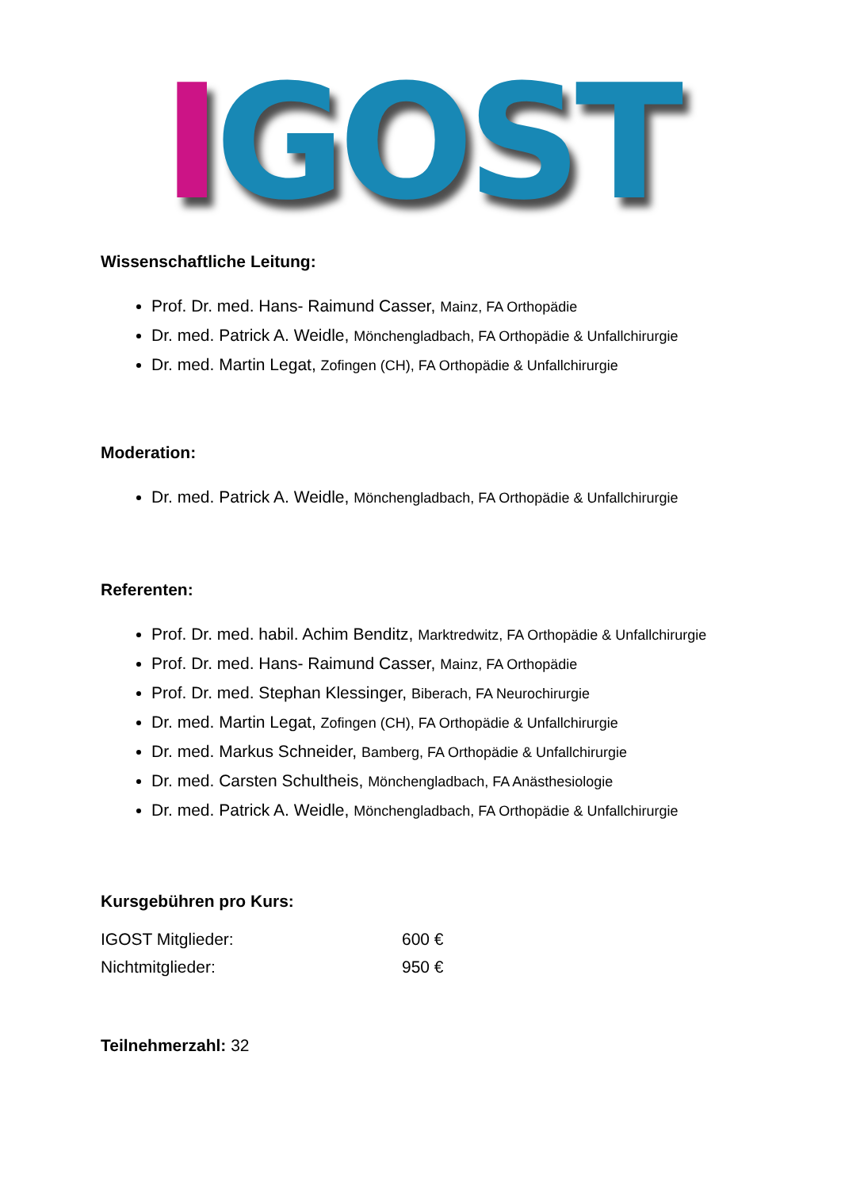IGOST
Wissenschaftliche Leitung:
Prof. Dr. med. Hans- Raimund Casser, Mainz, FA Orthopädie
Dr. med. Patrick A. Weidle, Mönchengladbach, FA Orthopädie & Unfallchirurgie
Dr. med. Martin Legat, Zofingen (CH), FA Orthopädie & Unfallchirurgie
Moderation:
Dr. med. Patrick A. Weidle, Mönchengladbach, FA Orthopädie & Unfallchirurgie
Referenten:
Prof. Dr. med. habil. Achim Benditz, Marktredwitz, FA Orthopädie & Unfallchirurgie
Prof. Dr. med. Hans- Raimund Casser, Mainz, FA Orthopädie
Prof. Dr. med. Stephan Klessinger, Biberach, FA Neurochirurgie
Dr. med. Martin Legat, Zofingen (CH), FA Orthopädie & Unfallchirurgie
Dr. med. Markus Schneider, Bamberg, FA Orthopädie & Unfallchirurgie
Dr. med. Carsten Schultheis, Mönchengladbach, FA Anästhesiologie
Dr. med. Patrick A. Weidle, Mönchengladbach, FA Orthopädie & Unfallchirurgie
Kursgebühren pro Kurs:
IGOST Mitglieder: 600 €
Nichtmitglieder: 950 €
Teilnehmerzahl: 32